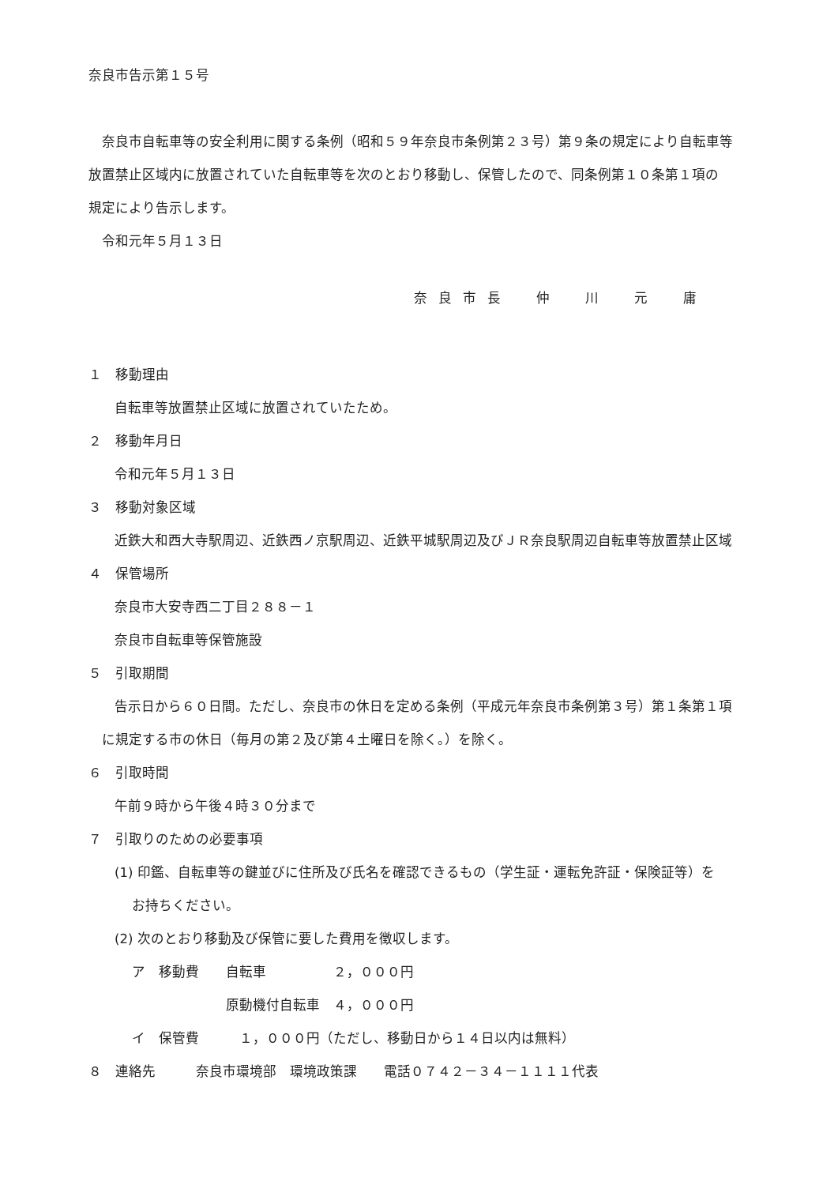奈良市告示第１５号
奈良市自転車等の安全利用に関する条例（昭和５９年奈良市条例第２３号）第９条の規定により自転車等
放置禁止区域内に放置されていた自転車等を次のとおり移動し、保管したので、同条例第１０条第１項の
規定により告示します。
令和元年５月１３日
奈良市長　仲　川　元　庸
１　移動理由
自転車等放置禁止区域に放置されていたため。
２　移動年月日
令和元年５月１３日
３　移動対象区域
近鉄大和西大寺駅周辺、近鉄西ノ京駅周辺、近鉄平城駅周辺及びＪＲ奈良駅周辺自転車等放置禁止区域
４　保管場所
奈良市大安寺西二丁目２８８－１
奈良市自転車等保管施設
５　引取期間
告示日から６０日間。ただし、奈良市の休日を定める条例（平成元年奈良市条例第３号）第１条第１項
に規定する市の休日（毎月の第２及び第４土曜日を除く。）を除く。
６　引取時間
午前９時から午後４時３０分まで
７　引取りのための必要事項
(1) 印鑑、自転車等の鍵並びに住所及び氏名を確認できるもの（学生証・運転免許証・保険証等）を
お持ちください。
(2) 次のとおり移動及び保管に要した費用を徴収します。
ア　移動費　　自転車　　　　　２，０００円
　　　　　　　原動機付自転車　４，０００円
イ　保管費　　　１，０００円（ただし、移動日から１４日以内は無料）
８　連絡先　　　奈良市環境部　環境政策課　　電話０７４２－３４－１１１１代表